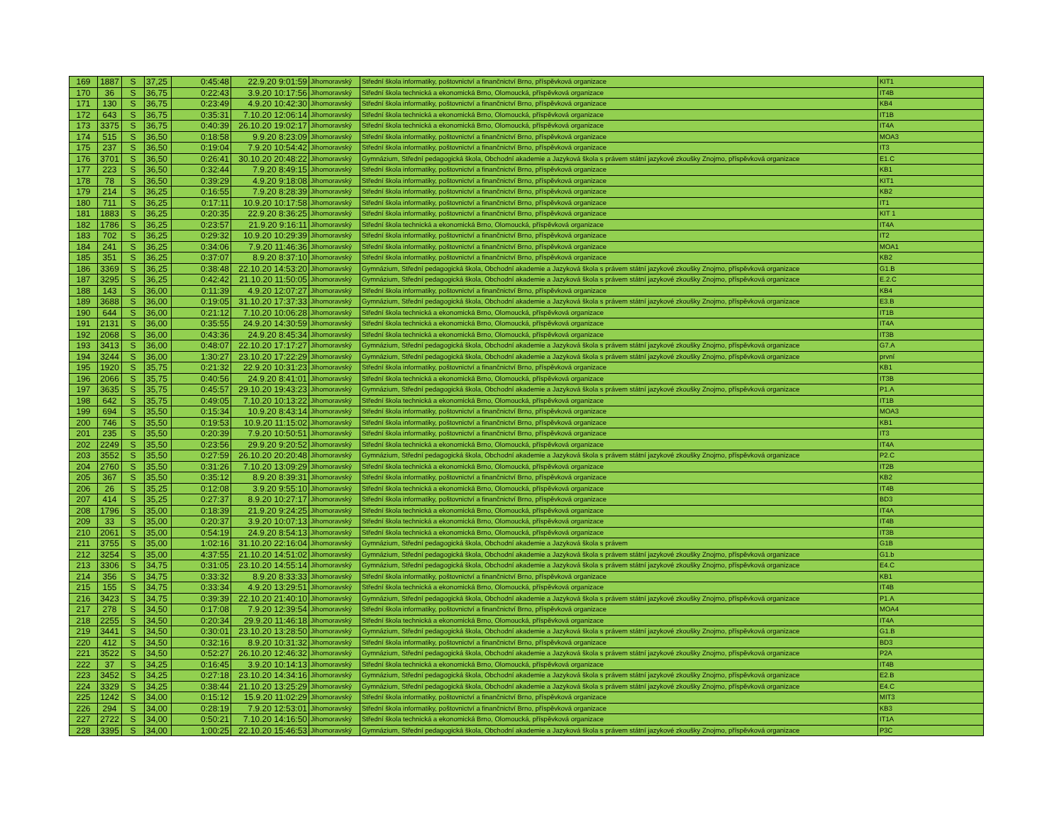| 169 | 1887 | S | 37,25 | 0:45:48 | 22.9.20 9:01:59 | Jihomoravský | Střední škola informatiky, poštovnictví a finančnictví Brno, příspěvková organizace | KIT1 |
| 170 | 36 | S | 36,75 | 0:22:43 | 3.9.20 10:17:56 | Jihomoravský | Střední škola technická a ekonomická Brno, Olomoucká, příspěvková organizace | IT4B |
| 171 | 130 | S | 36,75 | 0:23:49 | 4.9.20 10:42:30 | Jihomoravský | Střední škola informatiky, poštovnictví a finančnictví Brno, příspěvková organizace | KB4 |
| 172 | 643 | S | 36,75 | 0:35:31 | 7.10.20 12:06:14 | Jihomoravský | Střední škola technická a ekonomická Brno, Olomoucká, příspěvková organizace | IT1B |
| 173 | 3375 | S | 36,75 | 0:40:39 | 26.10.20 19:02:17 | Jihomoravský | Střední škola technická a ekonomická Brno, Olomoucká, příspěvková organizace | IT4A |
| 174 | 515 | S | 36,50 | 0:18:58 | 9.9.20 8:23:09 | Jihomoravský | Střední škola informatiky, poštovnictví a finančnictví Brno, příspěvková organizace | MOA3 |
| 175 | 237 | S | 36,50 | 0:19:04 | 7.9.20 10:54:42 | Jihomoravský | Střední škola informatiky, poštovnictví a finančnictví Brno, příspěvková organizace | IT3 |
| 176 | 3701 | S | 36,50 | 0:26:41 | 30.10.20 20:48:22 | Jihomoravský | Gymnázium, Střední pedagogická škola, Obchodní akademie a Jazyková škola s právem státní jazykové zkoušky Znojmo, příspěvková organizace | E1.C |
| 177 | 223 | S | 36,50 | 0:32:44 | 7.9.20 8:49:15 | Jihomoravský | Střední škola informatiky, poštovnictví a finančnictví Brno, příspěvková organizace | KB1 |
| 178 | 78 | S | 36,50 | 0:39:29 | 4.9.20 9:18:08 | Jihomoravský | Střední škola informatiky, poštovnictví a finančnictví Brno, příspěvková organizace | KIT1 |
| 179 | 214 | S | 36,25 | 0:16:55 | 7.9.20 8:28:39 | Jihomoravský | Střední škola informatiky, poštovnictví a finančnictví Brno, příspěvková organizace | KB2 |
| 180 | 711 | S | 36,25 | 0:17:11 | 10.9.20 10:17:58 | Jihomoravský | Střední škola informatiky, poštovnictví a finančnictví Brno, příspěvková organizace | IT1 |
| 181 | 1883 | S | 36,25 | 0:20:35 | 22.9.20 8:36:25 | Jihomoravský | Střední škola informatiky, poštovnictví a finančnictví Brno, příspěvková organizace | KIT 1 |
| 182 | 1786 | S | 36,25 | 0:23:57 | 21.9.20 9:16:11 | Jihomoravský | Střední škola technická a ekonomická Brno, Olomoucká, příspěvková organizace | IT4A |
| 183 | 702 | S | 36,25 | 0:29:32 | 10.9.20 10:29:39 | Jihomoravský | Střední škola informatiky, poštovnictví a finančnictví Brno, příspěvková organizace | IT2 |
| 184 | 241 | S | 36,25 | 0:34:06 | 7.9.20 11:46:36 | Jihomoravský | Střední škola informatiky, poštovnictví a finančnictví Brno, příspěvková organizace | MOA1 |
| 185 | 351 | S | 36,25 | 0:37:07 | 8.9.20 8:37:10 | Jihomoravský | Střední škola informatiky, poštovnictví a finančnictví Brno, příspěvková organizace | KB2 |
| 186 | 3369 | S | 36,25 | 0:38:48 | 22.10.20 14:53:20 | Jihomoravský | Gymnázium, Střední pedagogická škola, Obchodní akademie a Jazyková škola s právem státní jazykové zkoušky Znojmo, příspěvková organizace | G1.B |
| 187 | 3295 | S | 36,25 | 0:42:42 | 21.10.20 11:50:05 | Jihomoravský | Gymnázium, Střední pedagogická škola, Obchodní akademie a Jazyková škola s právem státní jazykové zkoušky Znojmo, příspěvková organizace | E.2.C |
| 188 | 143 | S | 36,00 | 0:11:39 | 4.9.20 12:07:27 | Jihomoravský | Střední škola informatiky, poštovnictví a finančnictví Brno, příspěvková organizace | KB4 |
| 189 | 3688 | S | 36,00 | 0:19:05 | 31.10.20 17:37:33 | Jihomoravský | Gymnázium, Střední pedagogická škola, Obchodní akademie a Jazyková škola s právem státní jazykové zkoušky Znojmo, příspěvková organizace | E3.B |
| 190 | 644 | S | 36,00 | 0:21:12 | 7.10.20 10:06:28 | Jihomoravský | Střední škola technická a ekonomická Brno, Olomoucká, příspěvková organizace | IT1B |
| 191 | 2131 | S | 36,00 | 0:35:55 | 24.9.20 14:30:59 | Jihomoravský | Střední škola technická a ekonomická Brno, Olomoucká, příspěvková organizace | IT4A |
| 192 | 2068 | S | 36,00 | 0:43:36 | 24.9.20 8:45:34 | Jihomoravský | Střední škola technická a ekonomická Brno, Olomoucká, příspěvková organizace | IT3B |
| 193 | 3413 | S | 36,00 | 0:48:07 | 22.10.20 17:17:27 | Jihomoravský | Gymnázium, Střední pedagogická škola, Obchodní akademie a Jazyková škola s právem státní jazykové zkoušky Znojmo, příspěvková organizace | G7.A |
| 194 | 3244 | S | 36,00 | 1:30:27 | 23.10.20 17:22:29 | Jihomoravský | Gymnázium, Střední pedagogická škola, Obchodní akademie a Jazyková škola s právem státní jazykové zkoušky Znojmo, příspěvková organizace | první |
| 195 | 1920 | S | 35,75 | 0:21:32 | 22.9.20 10:31:23 | Jihomoravský | Střední škola informatiky, poštovnictví a finančnictví Brno, příspěvková organizace | KB1 |
| 196 | 2066 | S | 35,75 | 0:40:56 | 24.9.20 8:41:01 | Jihomoravský | Střední škola technická a ekonomická Brno, Olomoucká, příspěvková organizace | IT3B |
| 197 | 3635 | S | 35,75 | 0:45:57 | 29.10.20 19:43:23 | Jihomoravský | Gymnázium, Střední pedagogická škola, Obchodní akademie a Jazyková škola s právem státní jazykové zkoušky Znojmo, příspěvková organizace | P1.A |
| 198 | 642 | S | 35,75 | 0:49:05 | 7.10.20 10:13:22 | Jihomoravský | Střední škola technická a ekonomická Brno, Olomoucká, příspěvková organizace | IT1B |
| 199 | 694 | S | 35,50 | 0:15:34 | 10.9.20 8:43:14 | Jihomoravský | Střední škola informatiky, poštovnictví a finančnictví Brno, příspěvková organizace | MOA3 |
| 200 | 746 | S | 35,50 | 0:19:53 | 10.9.20 11:15:02 | Jihomoravský | Střední škola informatiky, poštovnictví a finančnictví Brno, příspěvková organizace | KB1 |
| 201 | 235 | S | 35,50 | 0:20:39 | 7.9.20 10:50:51 | Jihomoravský | Střední škola informatiky, poštovnictví a finančnictví Brno, příspěvková organizace | IT3 |
| 202 | 2249 | S | 35,50 | 0:23:56 | 29.9.20 9:20:52 | Jihomoravský | Střední škola technická a ekonomická Brno, Olomoucká, příspěvková organizace | IT4A |
| 203 | 3552 | S | 35,50 | 0:27:59 | 26.10.20 20:20:48 | Jihomoravský | Gymnázium, Střední pedagogická škola, Obchodní akademie a Jazyková škola s právem státní jazykové zkoušky Znojmo, příspěvková organizace | P2.C |
| 204 | 2760 | S | 35,50 | 0:31:26 | 7.10.20 13:09:29 | Jihomoravský | Střední škola technická a ekonomická Brno, Olomoucká, příspěvková organizace | IT2B |
| 205 | 367 | S | 35,50 | 0:35:12 | 8.9.20 8:39:31 | Jihomoravský | Střední škola informatiky, poštovnictví a finančnictví Brno, příspěvková organizace | KB2 |
| 206 | 26 | S | 35,25 | 0:12:08 | 3.9.20 9:55:10 | Jihomoravský | Střední škola technická a ekonomická Brno, Olomoucká, příspěvková organizace | IT4B |
| 207 | 414 | S | 35,25 | 0:27:37 | 8.9.20 10:27:17 | Jihomoravský | Střední škola informatiky, poštovnictví a finančnictví Brno, příspěvková organizace | BD3 |
| 208 | 1796 | S | 35,00 | 0:18:39 | 21.9.20 9:24:25 | Jihomoravský | Střední škola technická a ekonomická Brno, Olomoucká, příspěvková organizace | IT4A |
| 209 | 33 | S | 35,00 | 0:20:37 | 3.9.20 10:07:13 | Jihomoravský | Střední škola technická a ekonomická Brno, Olomoucká, příspěvková organizace | IT4B |
| 210 | 2061 | S | 35,00 | 0:54:19 | 24.9.20 8:54:13 | Jihomoravský | Střední škola technická a ekonomická Brno, Olomoucká, příspěvková organizace | IT3B |
| 211 | 3755 | S | 35,00 | 1:02:16 | 31.10.20 22:16:04 | Jihomoravský | Gymnázium, Střední pedagogická škola, Obchodní akademie a Jazyková škola s právem | G1B |
| 212 | 3254 | S | 35,00 | 4:37:55 | 21.10.20 14:51:02 | Jihomoravský | Gymnázium, Střední pedagogická škola, Obchodní akademie a Jazyková škola s právem státní jazykové zkoušky Znojmo, příspěvková organizace | G1.b |
| 213 | 3306 | S | 34,75 | 0:31:05 | 23.10.20 14:55:14 | Jihomoravský | Gymnázium, Střední pedagogická škola, Obchodní akademie a Jazyková škola s právem státní jazykové zkoušky Znojmo, příspěvková organizace | E4.C |
| 214 | 356 | S | 34,75 | 0:33:32 | 8.9.20 8:33:33 | Jihomoravský | Střední škola informatiky, poštovnictví a finančnictví Brno, příspěvková organizace | KB1 |
| 215 | 155 | S | 34,75 | 0:33:34 | 4.9.20 13:29:51 | Jihomoravský | Střední škola technická a ekonomická Brno, Olomoucká, příspěvková organizace | IT4B |
| 216 | 3423 | S | 34,75 | 0:39:39 | 22.10.20 21:40:10 | Jihomoravský | Gymnázium, Střední pedagogická škola, Obchodní akademie a Jazyková škola s právem státní jazykové zkoušky Znojmo, příspěvková organizace | P1.A |
| 217 | 278 | S | 34,50 | 0:17:08 | 7.9.20 12:39:54 | Jihomoravský | Střední škola informatiky, poštovnictví a finančnictví Brno, příspěvková organizace | MOA4 |
| 218 | 2255 | S | 34,50 | 0:20:34 | 29.9.20 11:46:18 | Jihomoravský | Střední škola technická a ekonomická Brno, Olomoucká, příspěvková organizace | IT4A |
| 219 | 3441 | S | 34,50 | 0:30:01 | 23.10.20 13:28:50 | Jihomoravský | Gymnázium, Střední pedagogická škola, Obchodní akademie a Jazyková škola s právem státní jazykové zkoušky Znojmo, příspěvková organizace | G1.B |
| 220 | 412 | S | 34,50 | 0:32:16 | 8.9.20 10:31:32 | Jihomoravský | Střední škola informatiky, poštovnictví a finančnictví Brno, příspěvková organizace | BD3 |
| 221 | 3522 | S | 34,50 | 0:52:27 | 26.10.20 12:46:32 | Jihomoravský | Gymnázium, Střední pedagogická škola, Obchodní akademie a Jazyková škola s právem státní jazykové zkoušky Znojmo, příspěvková organizace | P2A |
| 222 | 37 | S | 34,25 | 0:16:45 | 3.9.20 10:14:13 | Jihomoravský | Střední škola technická a ekonomická Brno, Olomoucká, příspěvková organizace | IT4B |
| 223 | 3452 | S | 34,25 | 0:27:18 | 23.10.20 14:34:16 | Jihomoravský | Gymnázium, Střední pedagogická škola, Obchodní akademie a Jazyková škola s právem státní jazykové zkoušky Znojmo, příspěvková organizace | E2.B |
| 224 | 3329 | S | 34,25 | 0:38:44 | 21.10.20 13:25:29 | Jihomoravský | Gymnázium, Střední pedagogická škola, Obchodní akademie a Jazyková škola s právem státní jazykové zkoušky Znojmo, příspěvková organizace | E4.C |
| 225 | 1242 | S | 34,00 | 0:15:12 | 15.9.20 11:02:29 | Jihomoravský | Střední škola informatiky, poštovnictví a finančnictví Brno, příspěvková organizace | MIT3 |
| 226 | 294 | S | 34,00 | 0:28:19 | 7.9.20 12:53:01 | Jihomoravský | Střední škola informatiky, poštovnictví a finančnictví Brno, příspěvková organizace | KB3 |
| 227 | 2722 | S | 34,00 | 0:50:21 | 7.10.20 14:16:50 | Jihomoravský | Střední škola technická a ekonomická Brno, Olomoucká, příspěvková organizace | IT1A |
| 228 | 3395 | S | 34,00 | 1:00:25 | 22.10.20 15:46:53 | Jihomoravský | Gymnázium, Střední pedagogická škola, Obchodní akademie a Jazyková škola s právem státní jazykové zkoušky Znojmo, příspěvková organizace | P3C |